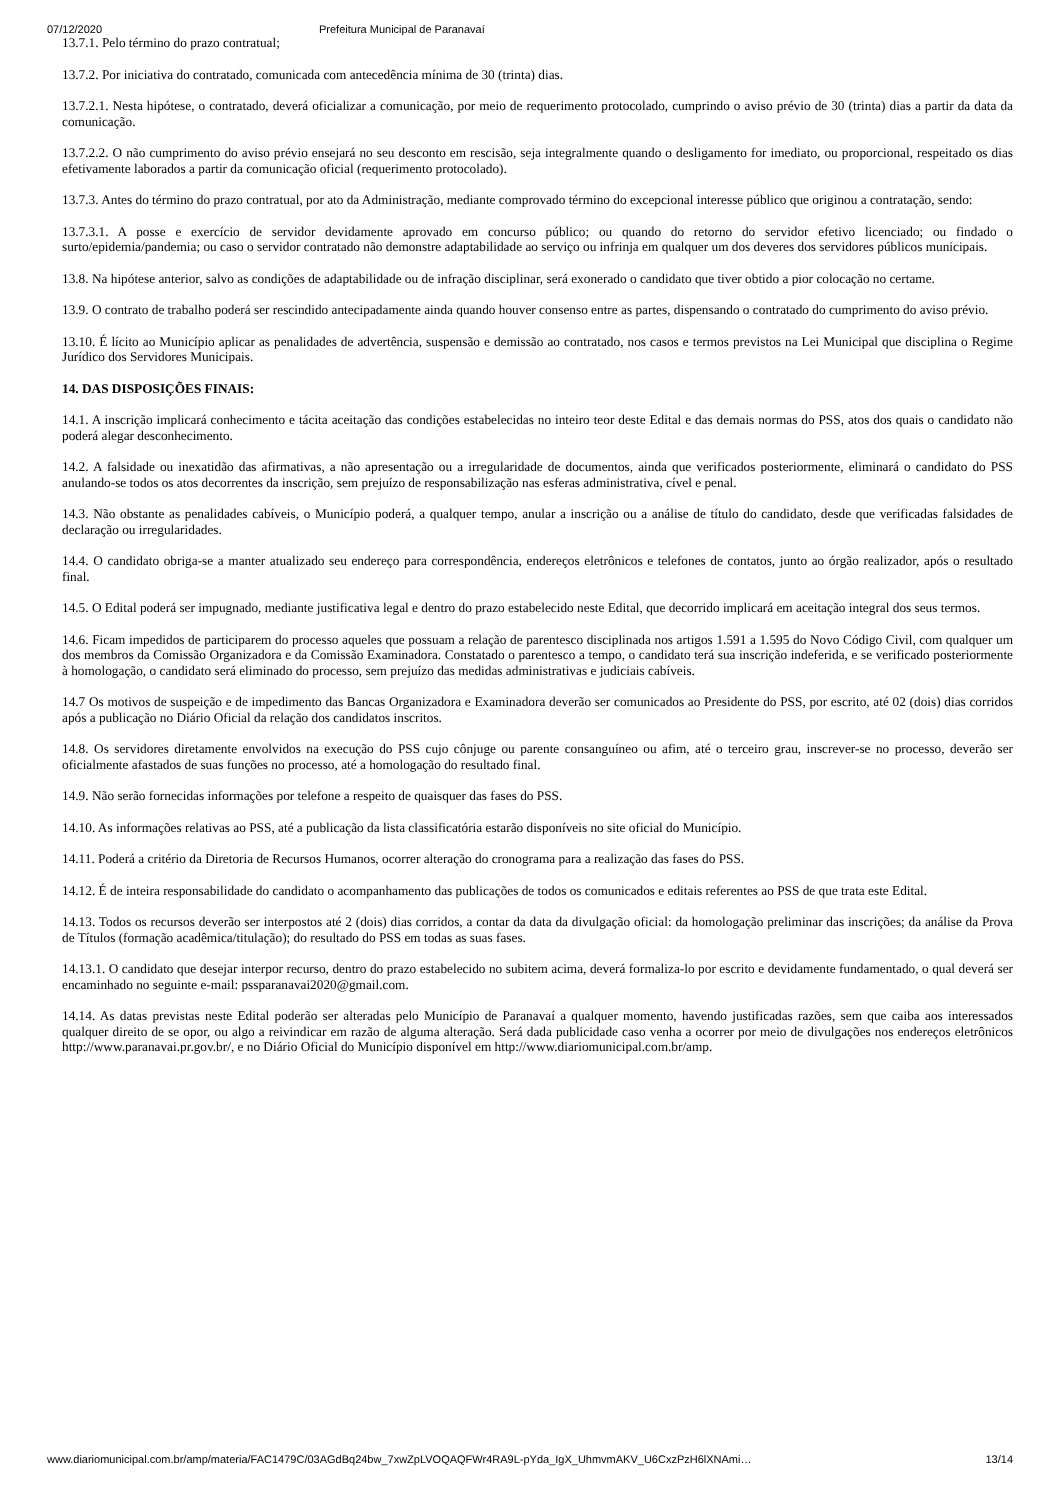07/12/2020 Prefeitura Municipal de Paranavaí
13.7.1. Pelo término do prazo contratual;
13.7.2. Por iniciativa do contratado, comunicada com antecedência mínima de 30 (trinta) dias.
13.7.2.1. Nesta hipótese, o contratado, deverá oficializar a comunicação, por meio de requerimento protocolado, cumprindo o aviso prévio de 30 (trinta) dias a partir da data da comunicação.
13.7.2.2. O não cumprimento do aviso prévio ensejará no seu desconto em rescisão, seja integralmente quando o desligamento for imediato, ou proporcional, respeitado os dias efetivamente laborados a partir da comunicação oficial (requerimento protocolado).
13.7.3. Antes do término do prazo contratual, por ato da Administração, mediante comprovado término do excepcional interesse público que originou a contratação, sendo:
13.7.3.1. A posse e exercício de servidor devidamente aprovado em concurso público; ou quando do retorno do servidor efetivo licenciado; ou findado o surto/epidemia/pandemia; ou caso o servidor contratado não demonstre adaptabilidade ao serviço ou infrinja em qualquer um dos deveres dos servidores públicos municipais.
13.8. Na hipótese anterior, salvo as condições de adaptabilidade ou de infração disciplinar, será exonerado o candidato que tiver obtido a pior colocação no certame.
13.9. O contrato de trabalho poderá ser rescindido antecipadamente ainda quando houver consenso entre as partes, dispensando o contratado do cumprimento do aviso prévio.
13.10. É lícito ao Município aplicar as penalidades de advertência, suspensão e demissão ao contratado, nos casos e termos previstos na Lei Municipal que disciplina o Regime Jurídico dos Servidores Municipais.
14. DAS DISPOSIÇÕES FINAIS:
14.1. A inscrição implicará conhecimento e tácita aceitação das condições estabelecidas no inteiro teor deste Edital e das demais normas do PSS, atos dos quais o candidato não poderá alegar desconhecimento.
14.2. A falsidade ou inexatidão das afirmativas, a não apresentação ou a irregularidade de documentos, ainda que verificados posteriormente, eliminará o candidato do PSS anulando-se todos os atos decorrentes da inscrição, sem prejuízo de responsabilização nas esferas administrativa, cível e penal.
14.3. Não obstante as penalidades cabíveis, o Município poderá, a qualquer tempo, anular a inscrição ou a análise de título do candidato, desde que verificadas falsidades de declaração ou irregularidades.
14.4. O candidato obriga-se a manter atualizado seu endereço para correspondência, endereços eletrônicos e telefones de contatos, junto ao órgão realizador, após o resultado final.
14.5. O Edital poderá ser impugnado, mediante justificativa legal e dentro do prazo estabelecido neste Edital, que decorrido implicará em aceitação integral dos seus termos.
14.6. Ficam impedidos de participarem do processo aqueles que possuam a relação de parentesco disciplinada nos artigos 1.591 a 1.595 do Novo Código Civil, com qualquer um dos membros da Comissão Organizadora e da Comissão Examinadora. Constatado o parentesco a tempo, o candidato terá sua inscrição indeferida, e se verificado posteriormente à homologação, o candidato será eliminado do processo, sem prejuízo das medidas administrativas e judiciais cabíveis.
14.7 Os motivos de suspeição e de impedimento das Bancas Organizadora e Examinadora deverão ser comunicados ao Presidente do PSS, por escrito, até 02 (dois) dias corridos após a publicação no Diário Oficial da relação dos candidatos inscritos.
14.8. Os servidores diretamente envolvidos na execução do PSS cujo cônjuge ou parente consanguíneo ou afim, até o terceiro grau, inscrever-se no processo, deverão ser oficialmente afastados de suas funções no processo, até a homologação do resultado final.
14.9. Não serão fornecidas informações por telefone a respeito de quaisquer das fases do PSS.
14.10. As informações relativas ao PSS, até a publicação da lista classificatória estarão disponíveis no site oficial do Município.
14.11. Poderá a critério da Diretoria de Recursos Humanos, ocorrer alteração do cronograma para a realização das fases do PSS.
14.12. É de inteira responsabilidade do candidato o acompanhamento das publicações de todos os comunicados e editais referentes ao PSS de que trata este Edital.
14.13. Todos os recursos deverão ser interpostos até 2 (dois) dias corridos, a contar da data da divulgação oficial: da homologação preliminar das inscrições; da análise da Prova de Títulos (formação acadêmica/titulação); do resultado do PSS em todas as suas fases.
14.13.1. O candidato que desejar interpor recurso, dentro do prazo estabelecido no subitem acima, deverá formaliza-lo por escrito e devidamente fundamentado, o qual deverá ser encaminhado no seguinte e-mail: pssparanavai2020@gmail.com.
14.14. As datas previstas neste Edital poderão ser alteradas pelo Município de Paranavaí a qualquer momento, havendo justificadas razões, sem que caiba aos interessados qualquer direito de se opor, ou algo a reivindicar em razão de alguma alteração. Será dada publicidade caso venha a ocorrer por meio de divulgações nos endereços eletrônicos http://www.paranavai.pr.gov.br/, e no Diário Oficial do Município disponível em http://www.diariomunicipal.com.br/amp.
www.diariomunicipal.com.br/amp/materia/FAC1479C/03AGdBq24bw_7xwZpLVOQAQFWr4RA9L-pYda_IgX_UhmvmAKV_U6CxzPzH6lXNAmi… 13/14